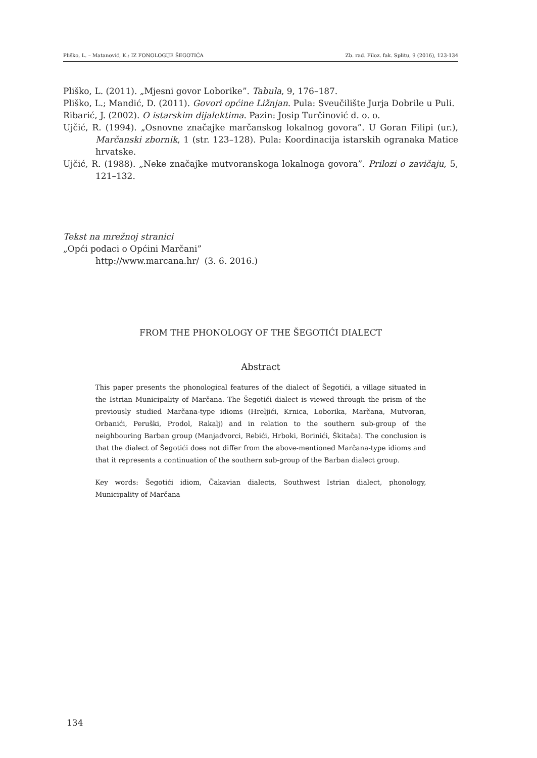Pliško, L. – Matanović, K.: IZ FONOLOGIJE ŠEGOTIĆA Zb. rad. Filoz. fak. Splitu, 9 (2016), 123-134
Pliško, L. (2011). „Mjesni govor Loborike”. Tabula, 9, 176–187.
Pliško, L.; Mandić, D. (2011). Govori općine Ližnjan. Pula: Sveučilište Jurja Dobrile u Puli.
Ribarić, J. (2002). O istarskim dijalektima. Pazin: Josip Turčinović d. o. o.
Ujčić, R. (1994). „Osnovne značajke marčanskog lokalnog govora”. U Goran Filipi (ur.), Marčanski zbornik, 1 (str. 123–128). Pula: Koordinacija istarskih ogranaka Matice hrvatske.
Ujčić, R. (1988). „Neke značajke mutvoranskoga lokalnoga govora”. Prilozi o zavičaju, 5, 121–132.
Tekst na mrežnoj stranici
„Opći podaci o Općini Marčani”
http://www.marcana.hr/ (3. 6. 2016.)
FROM THE PHONOLOGY OF THE ŠEGOTIĆI DIALECT
Abstract
This paper presents the phonological features of the dialect of Šegotići, a village situated in the Istrian Municipality of Marčana. The Šegotići dialect is viewed through the prism of the previously studied Marčana-type idioms (Hreljići, Krnica, Loborika, Marčana, Mutvoran, Orbanići, Peruški, Prodol, Rakalj) and in relation to the southern sub-group of the neighbouring Barban group (Manjadvorci, Rebići, Hrboki, Borinići, Škitača). The conclusion is that the dialect of Šegotići does not differ from the above-mentioned Marčana-type idioms and that it represents a continuation of the southern sub-group of the Barban dialect group.
Key words: Šegotići idiom, Čakavian dialects, Southwest Istrian dialect, phonology, Municipality of Marčana
134